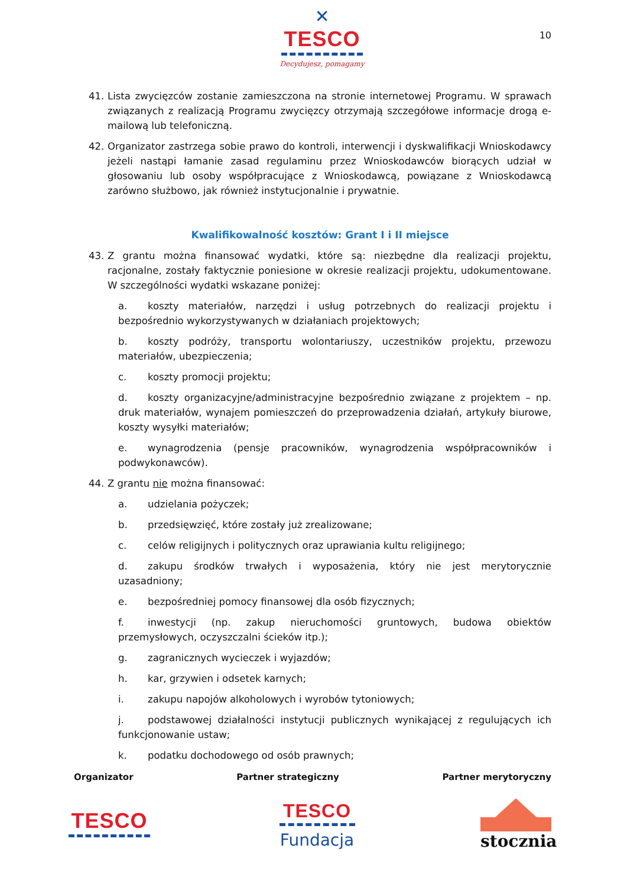✕
TESCO
Decydujesz, pomagamy
10
41. Lista zwycięzców zostanie zamieszczona na stronie internetowej Programu. W sprawach związanych z realizacją Programu zwycięzcy otrzymają szczegółowe informacje drogą e-mailową lub telefoniczną.
42. Organizator zastrzega sobie prawo do kontroli, interwencji i dyskwalifikacji Wnioskodawcy jeżeli nastąpi łamanie zasad regulaminu przez Wnioskodawców biorących udział w głosowaniu lub osoby współpracujące z Wnioskodawcą, powiązane z Wnioskodawcą zarówno służbowo, jak również instytucjonalnie i prywatnie.
Kwalifikowalność kosztów: Grant I i II miejsce
43. Z grantu można finansować wydatki, które są: niezbędne dla realizacji projektu, racjonalne, zostały faktycznie poniesione w okresie realizacji projektu, udokumentowane. W szczególności wydatki wskazane poniżej:
a. koszty materiałów, narzędzi i usług potrzebnych do realizacji projektu i bezpośrednio wykorzystywanych w działaniach projektowych;
b. koszty podróży, transportu wolontariuszy, uczestników projektu, przewozu materiałów, ubezpieczenia;
c. koszty promocji projektu;
d. koszty organizacyjne/administracyjne bezpośrednio związane z projektem – np. druk materiałów, wynajem pomieszczeń do przeprowadzenia działań, artykuły biurowe, koszty wysyłki materiałów;
e. wynagrodzenia (pensje pracowników, wynagrodzenia współpracowników i podwykonawców).
44. Z grantu nie można finansować:
a. udzielania pożyczek;
b. przedsięwzięć, które zostały już zrealizowane;
c. celów religijnych i politycznych oraz uprawiania kultu religijnego;
d. zakupu środków trwałych i wyposażenia, który nie jest merytorycznie uzasadniony;
e. bezpośredniej pomocy finansowej dla osób fizycznych;
f. inwestycji (np. zakup nieruchomości gruntowych, budowa obiektów przemysłowych, oczyszczalni ścieków itp.);
g. zagranicznych wycieczek i wyjazdów;
h. kar, grzywien i odsetek karnych;
i. zakupu napojów alkoholowych i wyrobów tytoniowych;
j. podstawowej działalności instytucji publicznych wynikającej z regulujących ich funkcjonowanie ustaw;
k. podatku dochodowego od osób prawnych;
Organizator Partner strategiczny Partner merytoryczny
TESCO
TESCO
Fundacja
stocznia